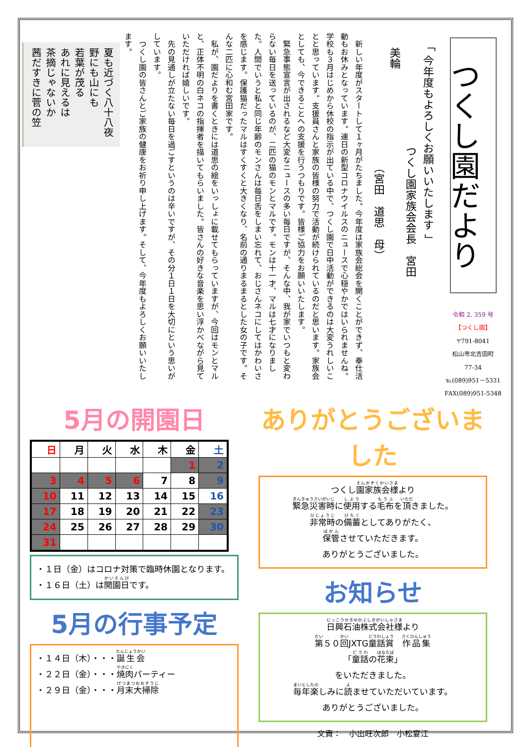つくし園だより
令和 2. 359 号
【つくし園】
〒791-8041
松山市北吉田町
77-34
℡(089)951－5331
FAX(089)951-5348
「 今年度もよろしくお願いいたします 」
　　　　　　　　　つくし園家族会会長　宮田美輪
　　　　　　　　　　　（宮田　道思　母）
　新しい年度がスタートして１ヶ月がたちました。今年度は家族会総会を開くことができず、奉仕活動もお休みとなっています。連日の新型コロナウイルスのニュースで心穏やかではいられませんね。学校も３月はじめから休校の指示が出ている中で、つくし園で日中活動ができるのは大変うれしいことと思っています。支援員さんと家族の皆様の努力で活動が続けられているのだと思います。家族会としても、今できることへの支援を行うつもりです。皆様ご協力をお願いいたします。
　緊急事態宣言が出されるなど大変なニュースの多い毎日ですが、そんな中、我が家でいつもと変わらない毎日を送っているのが、二匹の猫のモンとマルです。モンは十一才、マルは七才になりました。人間でいうと私と同じ年齢のモンさんは毎日舌をしまい忘れて、おじさんネコにしてはかわいさを感じます。保護猫だったマルはすくすくと大きくなり、名前の通りまるまるとした女の子です。そんな二匹に心和む宮田家です。
　私が、園だよりを書くときには道思の絵をいっしょに載せてもらっていますが、今回はモンとマルと、正体不明の白ネコの指揮者を描いてもらいました。皆さんの好きな音楽を思い浮かべながら見ていただければ嬉しいです。
　先の見通しが立たない毎日を過ごすというのは辛いですが、その分１日１日を大切にという思いがしています。
　つくし園の皆さんとご家族の健康をお祈り申し上げます。そして、今年度もよろしくお願いいたします。
夏も近づく八十八夜
野にも山にも
若葉が茂る
あれに見えるは
茶摘じゃないか
茜だすきに菅の笠
5月の開園日
| 日 | 月 | 火 | 水 | 木 | 金 | 土 |
| --- | --- | --- | --- | --- | --- | --- |
| | | | | | 1 | 2 |
| 3 | 4 | 5 | 6 | 7 | 8 | 9 |
| 10 | 11 | 12 | 13 | 14 | 15 | 16 |
| 17 | 18 | 19 | 20 | 21 | 22 | 23 |
| 24 | 25 | 26 | 27 | 28 | 29 | 30 |
| 31 | | | | | | |
・１日（金）はコロナ対策で臨時休園となります。
・１６日（土）は開園日です。
5月の行事予定
・１４日（木）・・・誕生会
・２２日（金）・・・焼肉パーティー
・２９日（金）・・・月末大掃除
ありがとうございました
つくし園家族会様より
緊急災害時に使用する毛布を頂きました。
非常時の備蓄としてありがたく、
保管させていただきます。
ありがとうございました。
お知らせ
日興石油株式会社様より
第５０回JXTG童話賞　作品集
「童話の花束」
をいただきました。
毎年楽しみに読ませていただいています。
ありがとうございました。
文責：　小出旺次郎　小松宴江